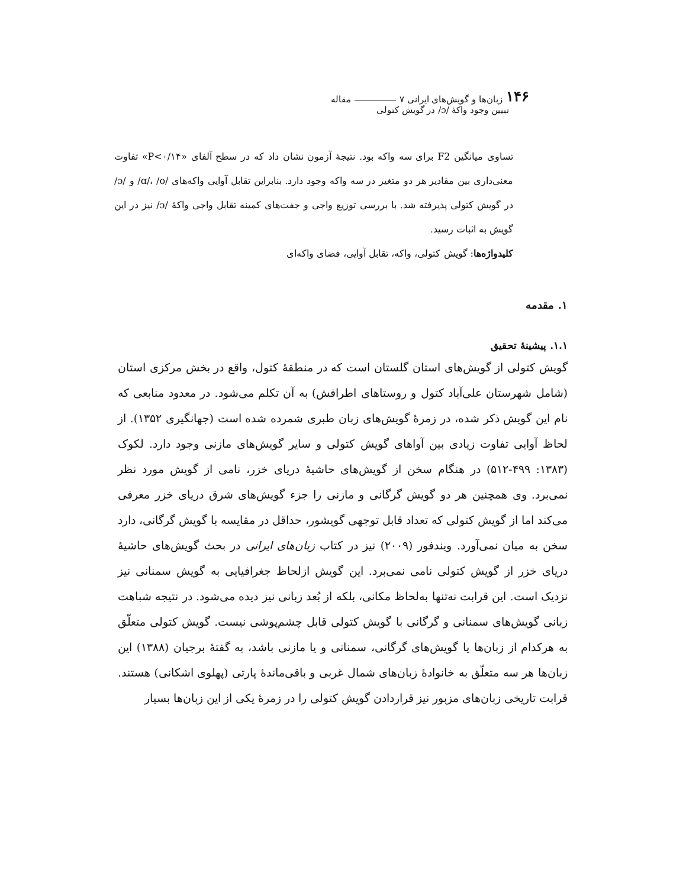۱۴۶ زبان‌ها و گویش‌های ایرانی ۷ مقاله
تبیین وجود واکهٔ /ɔ/ در گویش کتولی
تساوی میانگین F2 برای سه واکه بود. نتیجهٔ آزمون نشان داد که در سطح آلفای «P<۰/۱۴» تفاوت معنی‌داری بین مقادیر هر دو متغیر در سه واکه وجود دارد. بنابراین تقابل آوایی واکه‌های /ɑ/، /o/ و /ɔ/ در گویش کتولی پذیرفته شد. با بررسی توزیع واجی و جفت‌های کمینه تقابل واجی واکهٔ /ɔ/ نیز در این گویش به اثبات رسید.
کلیدواژه‌ها: گویش کتولی، واکه، تقابل آوایی، فضای واکه‌ای
۱. مقدمه
۱.۱. پیشینهٔ تحقیق
گویش کتولی از گویش‌های استان گلستان است که در منطقهٔ کتول، واقع در بخش مرکزی استان (شامل شهرستان علی‌آباد کتول و روستاهای اطرافش) به آن تکلم می‌شود. در معدود منابعی که نام این گویش ذکر شده، در زمرهٔ گویش‌های زبان طبری شمرده شده است (جهانگیری ۱۳۵۲). از لحاظ آوایی تفاوت زیادی بین آواهای گویش کتولی و سایر گویش‌های مازنی وجود دارد. لکوک (۱۳۸۳: ۴۹۹-۵۱۲) در هنگام سخن از گویش‌های حاشیهٔ دریای خزر، نامی از گویش مورد نظر نمی‌برد. وی همچنین هر دو گویش گرگانی و مازنی را جزء گویش‌های شرق دریای خزر معرفی می‌کند اما از گویش کتولی که تعداد قابل توجهی گویشور، حداقل در مقایسه با گویش گرگانی، دارد سخن به میان نمی‌آورد. ویندفور (۲۰۰۹) نیز در کتاب زبان‌های ایرانی در بحث گویش‌های حاشیهٔ دریای خزر از گویش کتولی نامی نمی‌برد. این گویش ازلحاظ جغرافیایی به گویش سمنانی نیز نزدیک است. این قرابت نه‌تنها به‌لحاظ مکانی، بلکه از بُعد زبانی نیز دیده می‌شود. در نتیجه شباهت زبانی گویش‌های سمنانی و گرگانی با گویش کتولی قابل چشم‌پوشی نیست. گویش کتولی متعلّق به هرکدام از زبان‌ها یا گویش‌های گرگانی، سمنانی و یا مازنی باشد، به گفتهٔ برجیان (۱۳۸۸) این زبان‌ها هر سه متعلّق به خانوادهٔ زبان‌های شمال غربی و باقی‌ماندهٔ پارتی (پهلوی اشکانی) هستند. قرابت تاریخی زبان‌های مزبور نیز قراردادن گویش کتولی را در زمرهٔ یکی از این زبان‌ها بسیار